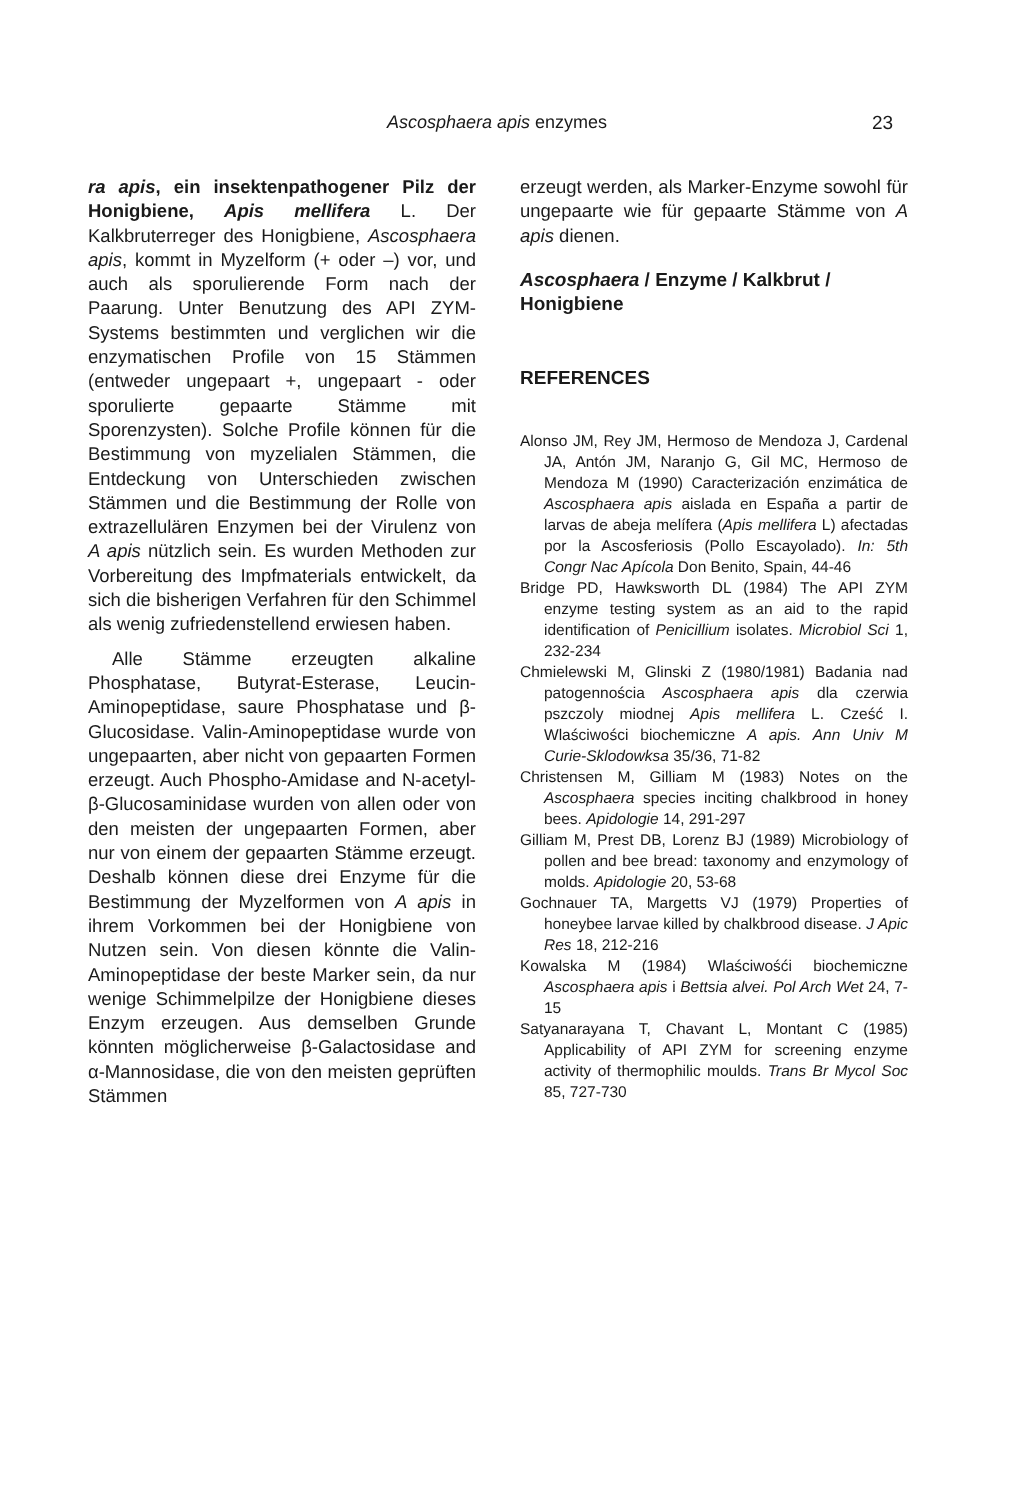Ascosphaera apis enzymes 23
ra apis, ein insektenpathogener Pilz der Honigbiene, Apis mellifera L. Der Kalkbruterreger des Honigbiene, Ascosphaera apis, kommt in Myzelform (+ oder –) vor, und auch als sporulierende Form nach der Paarung. Unter Benutzung des API ZYM-Systems bestimmten und verglichen wir die enzymatischen Profile von 15 Stämmen (entweder ungepaart +, ungepaart - oder sporulierte gepaarte Stämme mit Sporenzysten). Solche Profile können für die Bestimmung von myzelialen Stämmen, die Entdeckung von Unterschieden zwischen Stämmen und die Bestimmung der Rolle von extrazellulären Enzymen bei der Virulenz von A apis nützlich sein. Es wurden Methoden zur Vorbereitung des Impfmaterials entwickelt, da sich die bisherigen Verfahren für den Schimmel als wenig zufriedenstellend erwiesen haben.
Alle Stämme erzeugten alkaline Phosphatase, Butyrat-Esterase, Leucin-Aminopeptidase, saure Phosphatase und β-Glucosidase. Valin-Aminopeptidase wurde von ungepaarten, aber nicht von gepaarten Formen erzeugt. Auch Phospho-Amidase and N-acetyl-β-Glucosaminidase wurden von allen oder von den meisten der ungepaarten Formen, aber nur von einem der gepaarten Stämme erzeugt. Deshalb können diese drei Enzyme für die Bestimmung der Myzelformen von A apis in ihrem Vorkommen bei der Honigbiene von Nutzen sein. Von diesen könnte die Valin-Aminopeptidase der beste Marker sein, da nur wenige Schimmelpilze der Honigbiene dieses Enzym erzeugen. Aus demselben Grunde könnten möglicherweise β-Galactosidase and α-Mannosidase, die von den meisten geprüften Stämmen
erzeugt werden, als Marker-Enzyme sowohl für ungepaarte wie für gepaarte Stämme von A apis dienen.
Ascosphaera / Enzyme / Kalkbrut / Honigbiene
REFERENCES
Alonso JM, Rey JM, Hermoso de Mendoza J, Cardenal JA, Antón JM, Naranjo G, Gil MC, Hermoso de Mendoza M (1990) Caracterización enzimática de Ascosphaera apis aislada en España a partir de larvas de abeja melífera (Apis mellifera L) afectadas por la Ascosferiosis (Pollo Escayolado). In: 5th Congr Nac Apícola Don Benito, Spain, 44-46
Bridge PD, Hawksworth DL (1984) The API ZYM enzyme testing system as an aid to the rapid identification of Penicillium isolates. Microbiol Sci 1, 232-234
Chmielewski M, Glinski Z (1980/1981) Badania nad patogennościa Ascosphaera apis dla czerwia pszczoly miodnej Apis mellifera L. Cześć I. Wlaściwości biochemiczne A apis. Ann Univ M Curie-Sklodowksa 35/36, 71-82
Christensen M, Gilliam M (1983) Notes on the Ascosphaera species inciting chalkbrood in honey bees. Apidologie 14, 291-297
Gilliam M, Prest DB, Lorenz BJ (1989) Microbiology of pollen and bee bread: taxonomy and enzymology of molds. Apidologie 20, 53-68
Gochnauer TA, Margetts VJ (1979) Properties of honeybee larvae killed by chalkbrood disease. J Apic Res 18, 212-216
Kowalska M (1984) Wlaściwośći biochemiczne Ascosphaera apis i Bettsia alvei. Pol Arch Wet 24, 7-15
Satyanarayana T, Chavant L, Montant C (1985) Applicability of API ZYM for screening enzyme activity of thermophilic moulds. Trans Br Mycol Soc 85, 727-730